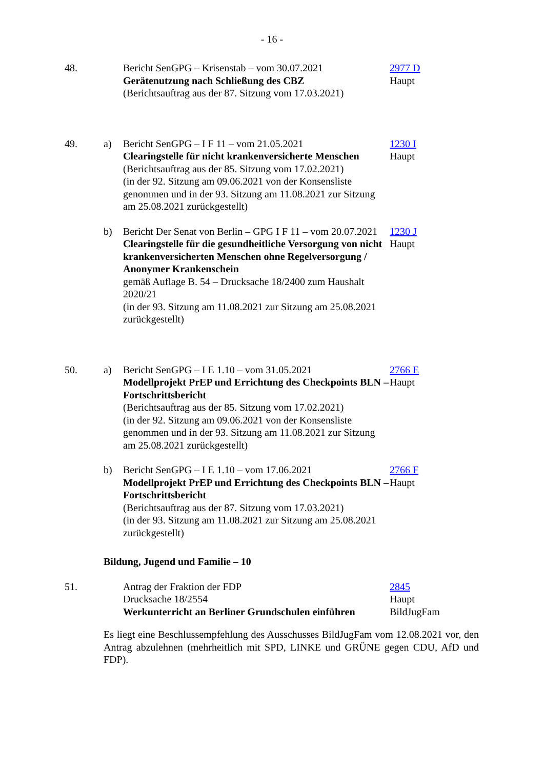- 16 -
| 48. | | Bericht SenGPG – Krisenstab – vom 30.07.2021 Gerätenutzung nach Schließung des CBZ (Berichtsauftrag aus der 87. Sitzung vom 17.03.2021) | 2977 D Haupt |
| 49. | a) | Bericht SenGPG – I F 11 – vom 21.05.2021 Clearingstelle für nicht krankenversicherte Menschen (Berichtsauftrag aus der 85. Sitzung vom 17.02.2021) (in der 92. Sitzung am 09.06.2021 von der Konsensliste genommen und in der 93. Sitzung am 11.08.2021 zur Sitzung am 25.08.2021 zurückgestellt) | 1230 I Haupt |
| | b) | Bericht Der Senat von Berlin – GPG I F 11 – vom 20.07.2021 Clearingstelle für die gesundheitliche Versorgung von nicht krankenversicherten Menschen ohne Regelversorgung / Anonymer Krankenschein gemäß Auflage B. 54 – Drucksache 18/2400 zum Haushalt 2020/21 (in der 93. Sitzung am 11.08.2021 zur Sitzung am 25.08.2021 zurückgestellt) | 1230 J Haupt |
| 50. | a) | Bericht SenGPG – I E 1.10 – vom 31.05.2021 Modellprojekt PrEP und Errichtung des Checkpoints BLN – Fortschrittsbericht (Berichtsauftrag aus der 85. Sitzung vom 17.02.2021) (in der 92. Sitzung am 09.06.2021 von der Konsensliste genommen und in der 93. Sitzung am 11.08.2021 zur Sitzung am 25.08.2021 zurückgestellt) | 2766 E Haupt |
| | b) | Bericht SenGPG – I E 1.10 – vom 17.06.2021 Modellprojekt PrEP und Errichtung des Checkpoints BLN – Fortschrittsbericht (Berichtsauftrag aus der 87. Sitzung vom 17.03.2021) (in der 93. Sitzung am 11.08.2021 zur Sitzung am 25.08.2021 zurückgestellt) | 2766 F Haupt |
Bildung, Jugend und Familie – 10
| 51. | | Antrag der Fraktion der FDP Drucksache 18/2554 Werkunterricht an Berliner Grundschulen einführen | 2845 Haupt BildJugFam |
Es liegt eine Beschlussempfehlung des Ausschusses BildJugFam vom 12.08.2021 vor, den Antrag abzulehnen (mehrheitlich mit SPD, LINKE und GRÜNE gegen CDU, AfD und FDP).